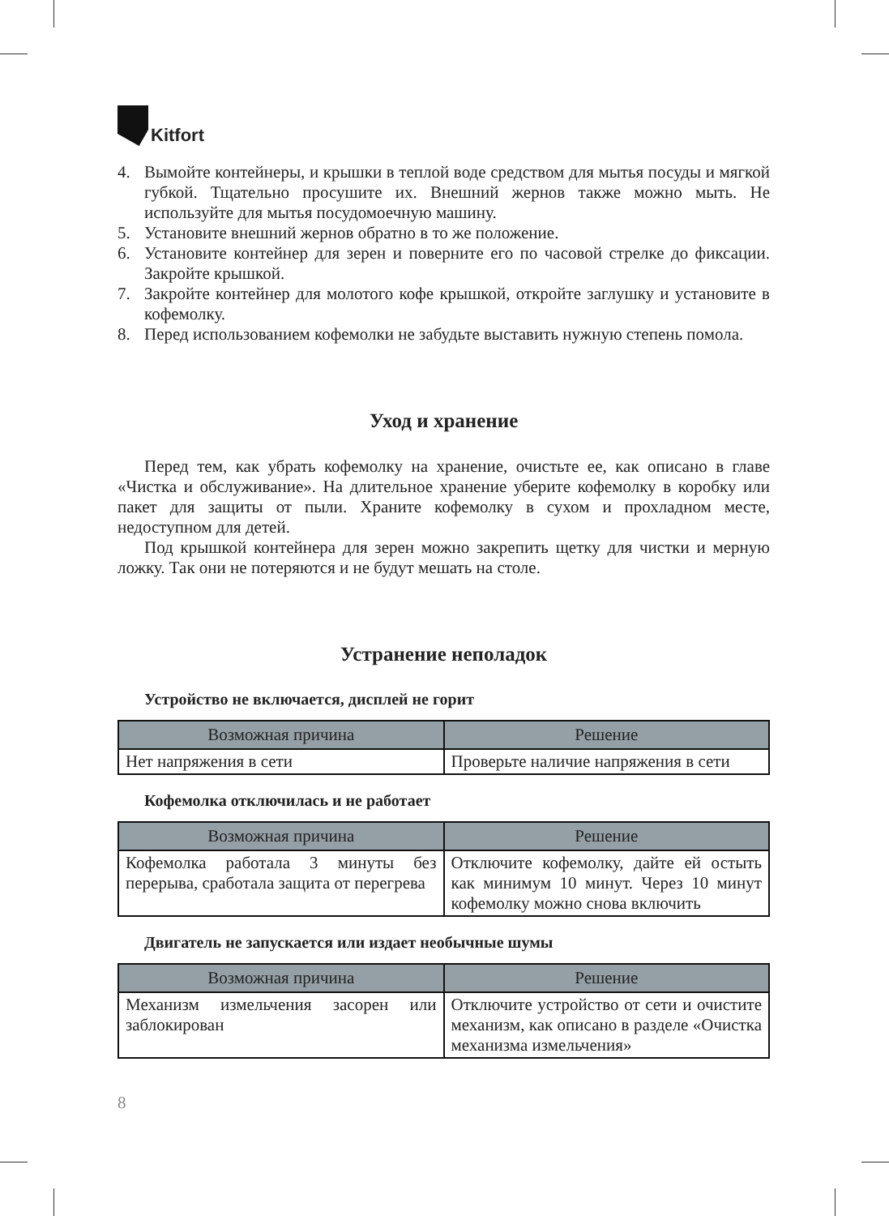Kitfort
4. Вымойте контейнеры, и крышки в теплой воде средством для мытья посуды и мягкой губкой. Тщательно просушите их. Внешний жернов также можно мыть. Не используйте для мытья посудомоечную машину.
5. Установите внешний жернов обратно в то же положение.
6. Установите контейнер для зерен и поверните его по часовой стрелке до фиксации. Закройте крышкой.
7. Закройте контейнер для молотого кофе крышкой, откройте заглушку и установите в кофемолку.
8. Перед использованием кофемолки не забудьте выставить нужную степень помола.
Уход и хранение
Перед тем, как убрать кофемолку на хранение, очистьте ее, как описано в главе «Чистка и обслуживание». На длительное хранение уберите кофемолку в коробку или пакет для защиты от пыли. Храните кофемолку в сухом и прохладном месте, недоступном для детей.
Под крышкой контейнера для зерен можно закрепить щетку для чистки и мерную ложку. Так они не потеряются и не будут мешать на столе.
Устранение неполадок
Устройство не включается, дисплей не горит
| Возможная причина | Решение |
| --- | --- |
| Нет напряжения в сети | Проверьте наличие напряжения в сети |
Кофемолка отключилась и не работает
| Возможная причина | Решение |
| --- | --- |
| Кофемолка работала 3 минуты без перерыва, сработала защита от перегрева | Отключите кофемолку, дайте ей остыть как минимум 10 минут. Через 10 минут кофемолку можно снова включить |
Двигатель не запускается или издает необычные шумы
| Возможная причина | Решение |
| --- | --- |
| Механизм измельчения засорен или заблокирован | Отключите устройство от сети и очистите механизм, как описано в разделе «Очистка механизма измельчения» |
8